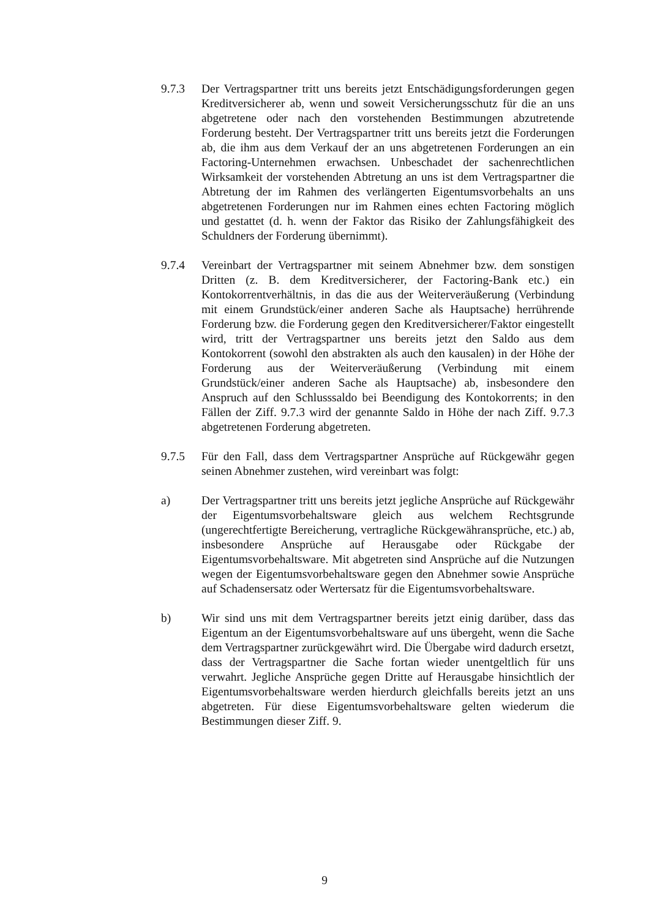9.7.3 Der Vertragspartner tritt uns bereits jetzt Entschädigungsforderungen gegen Kreditversicherer ab, wenn und soweit Versicherungsschutz für die an uns abgetretene oder nach den vorstehenden Bestimmungen abzutretende Forderung besteht. Der Vertragspartner tritt uns bereits jetzt die Forderungen ab, die ihm aus dem Verkauf der an uns abgetretenen Forderungen an ein Factoring-Unternehmen erwachsen. Unbeschadet der sachenrechtlichen Wirksamkeit der vorstehenden Abtretung an uns ist dem Vertragspartner die Abtretung der im Rahmen des verlängerten Eigentumsvorbehalts an uns abgetretenen Forderungen nur im Rahmen eines echten Factoring möglich und gestattet (d. h. wenn der Faktor das Risiko der Zahlungsfähigkeit des Schuldners der Forderung übernimmt).
9.7.4 Vereinbart der Vertragspartner mit seinem Abnehmer bzw. dem sonstigen Dritten (z. B. dem Kreditversicherer, der Factoring-Bank etc.) ein Kontokorrentverhältnis, in das die aus der Weiterveräußerung (Verbindung mit einem Grundstück/einer anderen Sache als Hauptsache) herrührende Forderung bzw. die Forderung gegen den Kreditversicherer/Faktor eingestellt wird, tritt der Vertragspartner uns bereits jetzt den Saldo aus dem Kontokorrent (sowohl den abstrakten als auch den kausalen) in der Höhe der Forderung aus der Weiterveräußerung (Verbindung mit einem Grundstück/einer anderen Sache als Hauptsache) ab, insbesondere den Anspruch auf den Schlusssaldo bei Beendigung des Kontokorrents; in den Fällen der Ziff. 9.7.3 wird der genannte Saldo in Höhe der nach Ziff. 9.7.3 abgetretenen Forderung abgetreten.
9.7.5 Für den Fall, dass dem Vertragspartner Ansprüche auf Rückgewähr gegen seinen Abnehmer zustehen, wird vereinbart was folgt:
a) Der Vertragspartner tritt uns bereits jetzt jegliche Ansprüche auf Rückgewähr der Eigentumsvorbehaltsware gleich aus welchem Rechtsgrunde (ungerechtfertigte Bereicherung, vertragliche Rückgewähransprüche, etc.) ab, insbesondere Ansprüche auf Herausgabe oder Rückgabe der Eigentumsvorbehaltsware. Mit abgetreten sind Ansprüche auf die Nutzungen wegen der Eigentumsvorbehaltsware gegen den Abnehmer sowie Ansprüche auf Schadensersatz oder Wertersatz für die Eigentumsvorbehaltsware.
b) Wir sind uns mit dem Vertragspartner bereits jetzt einig darüber, dass das Eigentum an der Eigentumsvorbehaltsware auf uns übergeht, wenn die Sache dem Vertragspartner zurückgewährt wird. Die Übergabe wird dadurch ersetzt, dass der Vertragspartner die Sache fortan wieder unentgeltlich für uns verwahrt. Jegliche Ansprüche gegen Dritte auf Herausgabe hinsichtlich der Eigentumsvorbehaltsware werden hierdurch gleichfalls bereits jetzt an uns abgetreten. Für diese Eigentumsvorbehaltsware gelten wiederum die Bestimmungen dieser Ziff. 9.
9